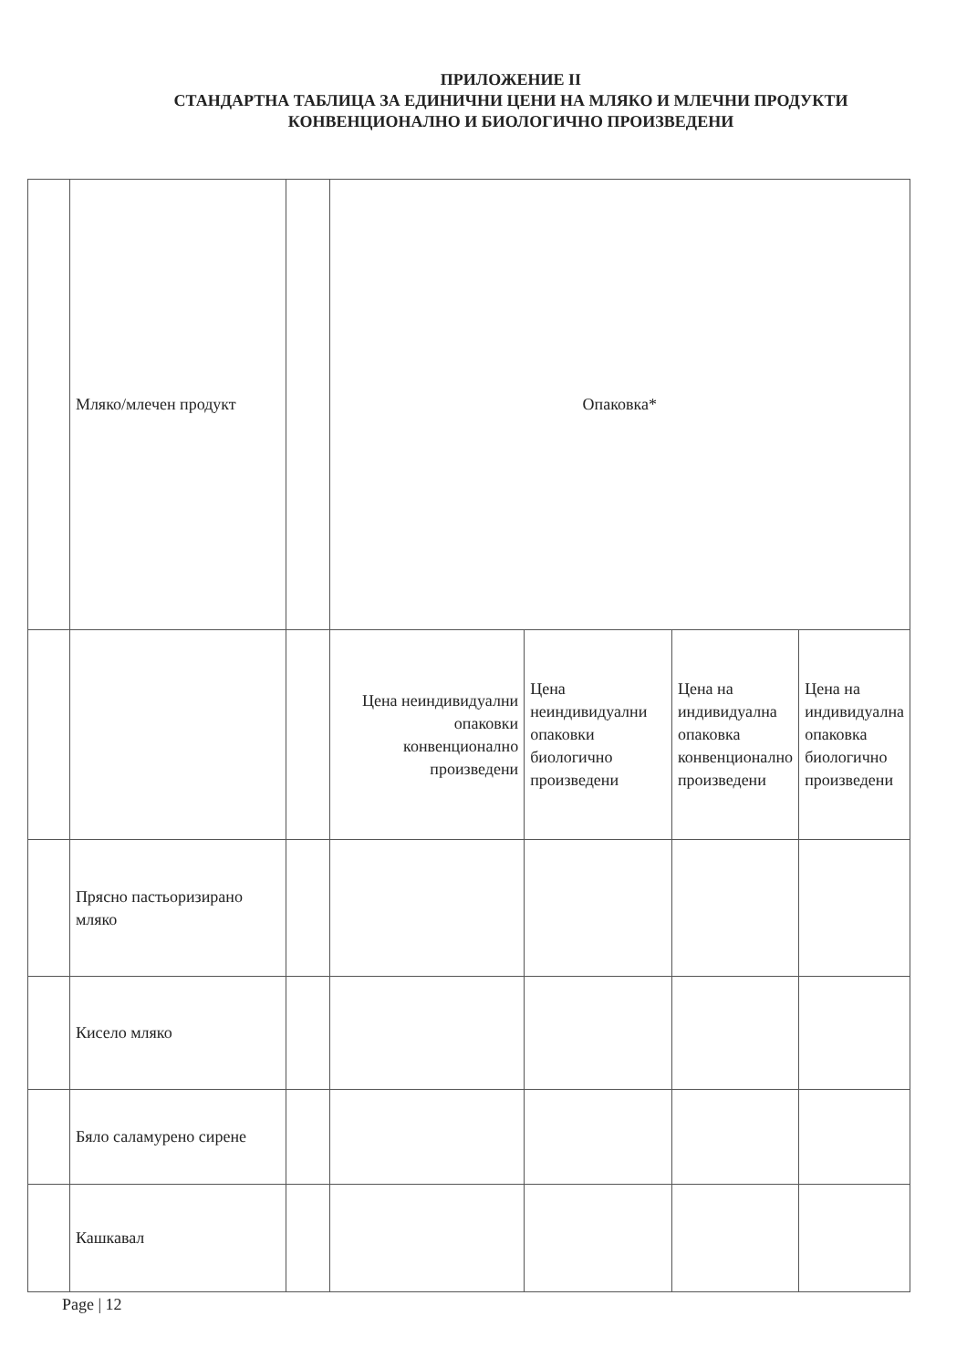ПРИЛОЖЕНИЕ II
СТАНДАРТНА ТАБЛИЦА ЗА ЕДИНИЧНИ ЦЕНИ НА МЛЯКО И МЛЕЧНИ ПРОДУКТИ
КОНВЕНЦИОНАЛНО И БИОЛОГИЧНО ПРОИЗВЕДЕНИ
| | Мляко/млечен продукт | | Опаковка* | | | |
| | | | Цена неиндивидуални опаковки конвенционално произведени | Цена неиндивидуални опаковки биологично произведени | Цена на индивидуална опаковка конвенционално произведени | Цена на индивидуална опаковка биологично произведени |
| | Прясно пастьоризирано мляко | | | | | |
| | Кисело мляко | | | | | |
| | Бяло саламурено сирене | | | | | |
| | Кашкавал | | | | | |
Page | 12